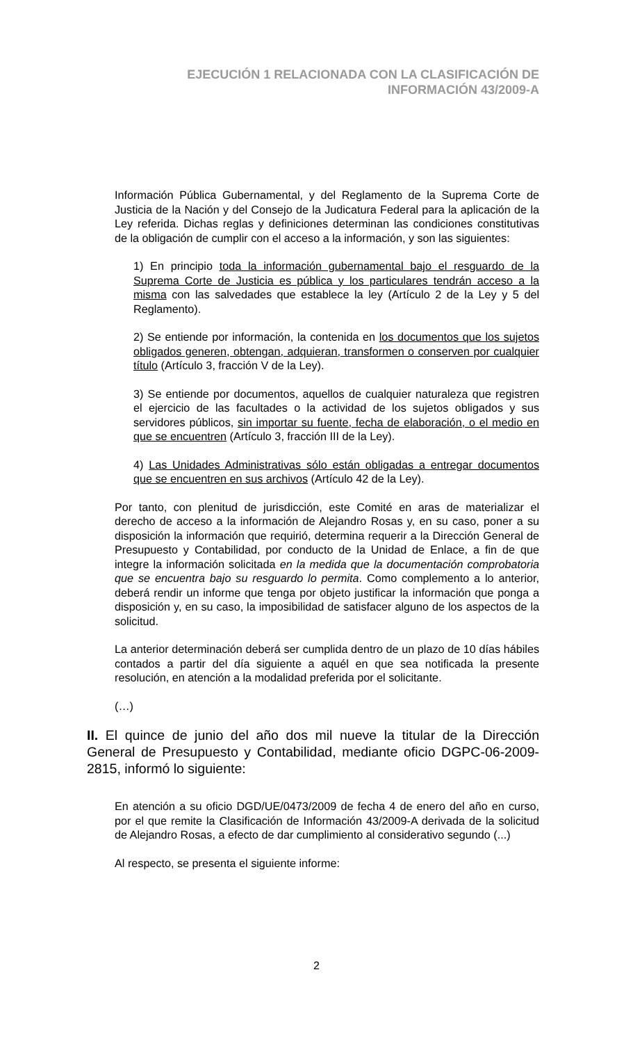EJECUCIÓN 1 RELACIONADA CON LA CLASIFICACIÓN DE INFORMACIÓN 43/2009-A
Información Pública Gubernamental, y del Reglamento de la Suprema Corte de Justicia de la Nación y del Consejo de la Judicatura Federal para la aplicación de la Ley referida. Dichas reglas y definiciones determinan las condiciones constitutivas de la obligación de cumplir con el acceso a la información, y son las siguientes:
1) En principio toda la información gubernamental bajo el resguardo de la Suprema Corte de Justicia es pública y los particulares tendrán acceso a la misma con las salvedades que establece la ley (Artículo 2 de la Ley y 5 del Reglamento).
2) Se entiende por información, la contenida en los documentos que los sujetos obligados generen, obtengan, adquieran, transformen o conserven por cualquier título (Artículo 3, fracción V de la Ley).
3) Se entiende por documentos, aquellos de cualquier naturaleza que registren el ejercicio de las facultades o la actividad de los sujetos obligados y sus servidores públicos, sin importar su fuente, fecha de elaboración, o el medio en que se encuentren (Artículo 3, fracción III de la Ley).
4) Las Unidades Administrativas sólo están obligadas a entregar documentos que se encuentren en sus archivos (Artículo 42 de la Ley).
Por tanto, con plenitud de jurisdicción, este Comité en aras de materializar el derecho de acceso a la información de Alejandro Rosas y, en su caso, poner a su disposición la información que requirió, determina requerir a la Dirección General de Presupuesto y Contabilidad, por conducto de la Unidad de Enlace, a fin de que integre la información solicitada en la medida que la documentación comprobatoria que se encuentra bajo su resguardo lo permita. Como complemento a lo anterior, deberá rendir un informe que tenga por objeto justificar la información que ponga a disposición y, en su caso, la imposibilidad de satisfacer alguno de los aspectos de la solicitud.
La anterior determinación deberá ser cumplida dentro de un plazo de 10 días hábiles contados a partir del día siguiente a aquél en que sea notificada la presente resolución, en atención a la modalidad preferida por el solicitante.
(…)
II. El quince de junio del año dos mil nueve la titular de la Dirección General de Presupuesto y Contabilidad, mediante oficio DGPC-06-2009-2815, informó lo siguiente:
En atención a su oficio DGD/UE/0473/2009 de fecha 4 de enero del año en curso, por el que remite la Clasificación de Información 43/2009-A derivada de la solicitud de Alejandro Rosas, a efecto de dar cumplimiento al considerativo segundo (...)
Al respecto, se presenta el siguiente informe:
2